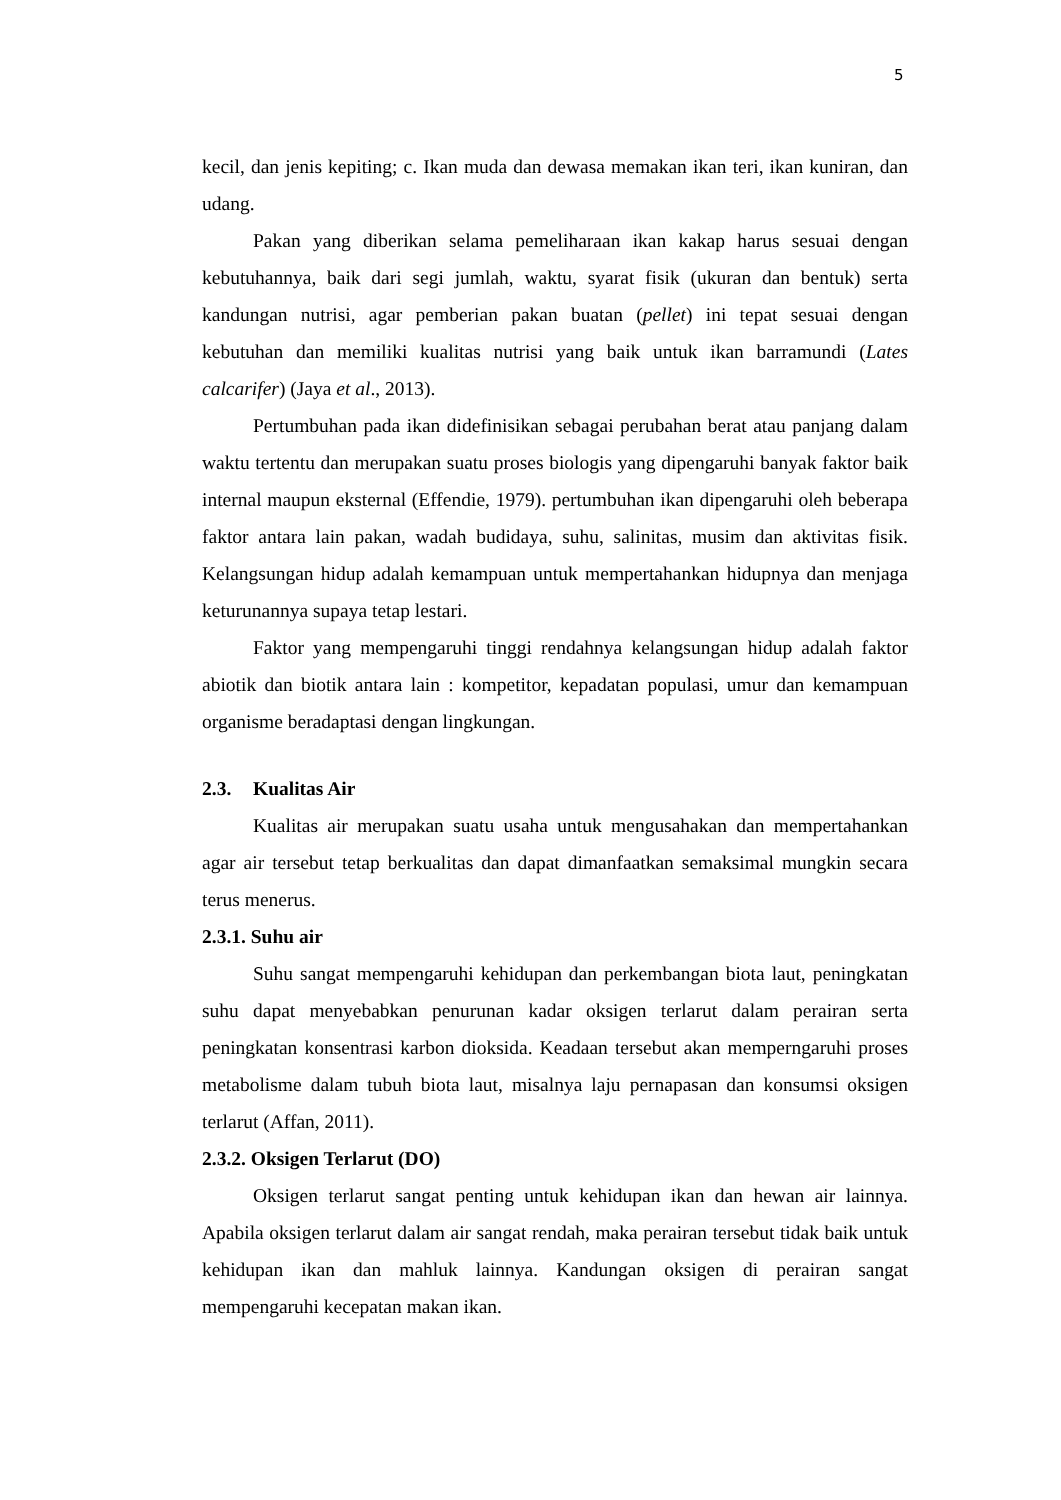5
kecil, dan jenis kepiting; c. Ikan muda dan dewasa memakan ikan teri, ikan kuniran, dan udang.
Pakan yang diberikan selama pemeliharaan ikan kakap harus sesuai dengan kebutuhannya, baik dari segi jumlah, waktu, syarat fisik (ukuran dan bentuk) serta kandungan nutrisi, agar pemberian pakan buatan (pellet) ini tepat sesuai dengan kebutuhan dan memiliki kualitas nutrisi yang baik untuk ikan barramundi (Lates calcarifer) (Jaya et al., 2013).
Pertumbuhan pada ikan didefinisikan sebagai perubahan berat atau panjang dalam waktu tertentu dan merupakan suatu proses biologis yang dipengaruhi banyak faktor baik internal maupun eksternal (Effendie, 1979). pertumbuhan ikan dipengaruhi oleh beberapa faktor antara lain pakan, wadah budidaya, suhu, salinitas, musim dan aktivitas fisik. Kelangsungan hidup adalah kemampuan untuk mempertahankan hidupnya dan menjaga keturunannya supaya tetap lestari.
Faktor yang mempengaruhi tinggi rendahnya kelangsungan hidup adalah faktor abiotik dan biotik antara lain : kompetitor, kepadatan populasi, umur dan kemampuan organisme beradaptasi dengan lingkungan.
2.3. Kualitas Air
Kualitas air merupakan suatu usaha untuk mengusahakan dan mempertahankan agar air tersebut tetap berkualitas dan dapat dimanfaatkan semaksimal mungkin secara terus menerus.
2.3.1. Suhu air
Suhu sangat mempengaruhi kehidupan dan perkembangan biota laut, peningkatan suhu dapat menyebabkan penurunan kadar oksigen terlarut dalam perairan serta peningkatan konsentrasi karbon dioksida. Keadaan tersebut akan memperngaruhi proses metabolisme dalam tubuh biota laut, misalnya laju pernapasan dan konsumsi oksigen terlarut (Affan, 2011).
2.3.2. Oksigen Terlarut (DO)
Oksigen terlarut sangat penting untuk kehidupan ikan dan hewan air lainnya. Apabila oksigen terlarut dalam air sangat rendah, maka perairan tersebut tidak baik untuk kehidupan ikan dan mahluk lainnya. Kandungan oksigen di perairan sangat mempengaruhi kecepatan makan ikan.